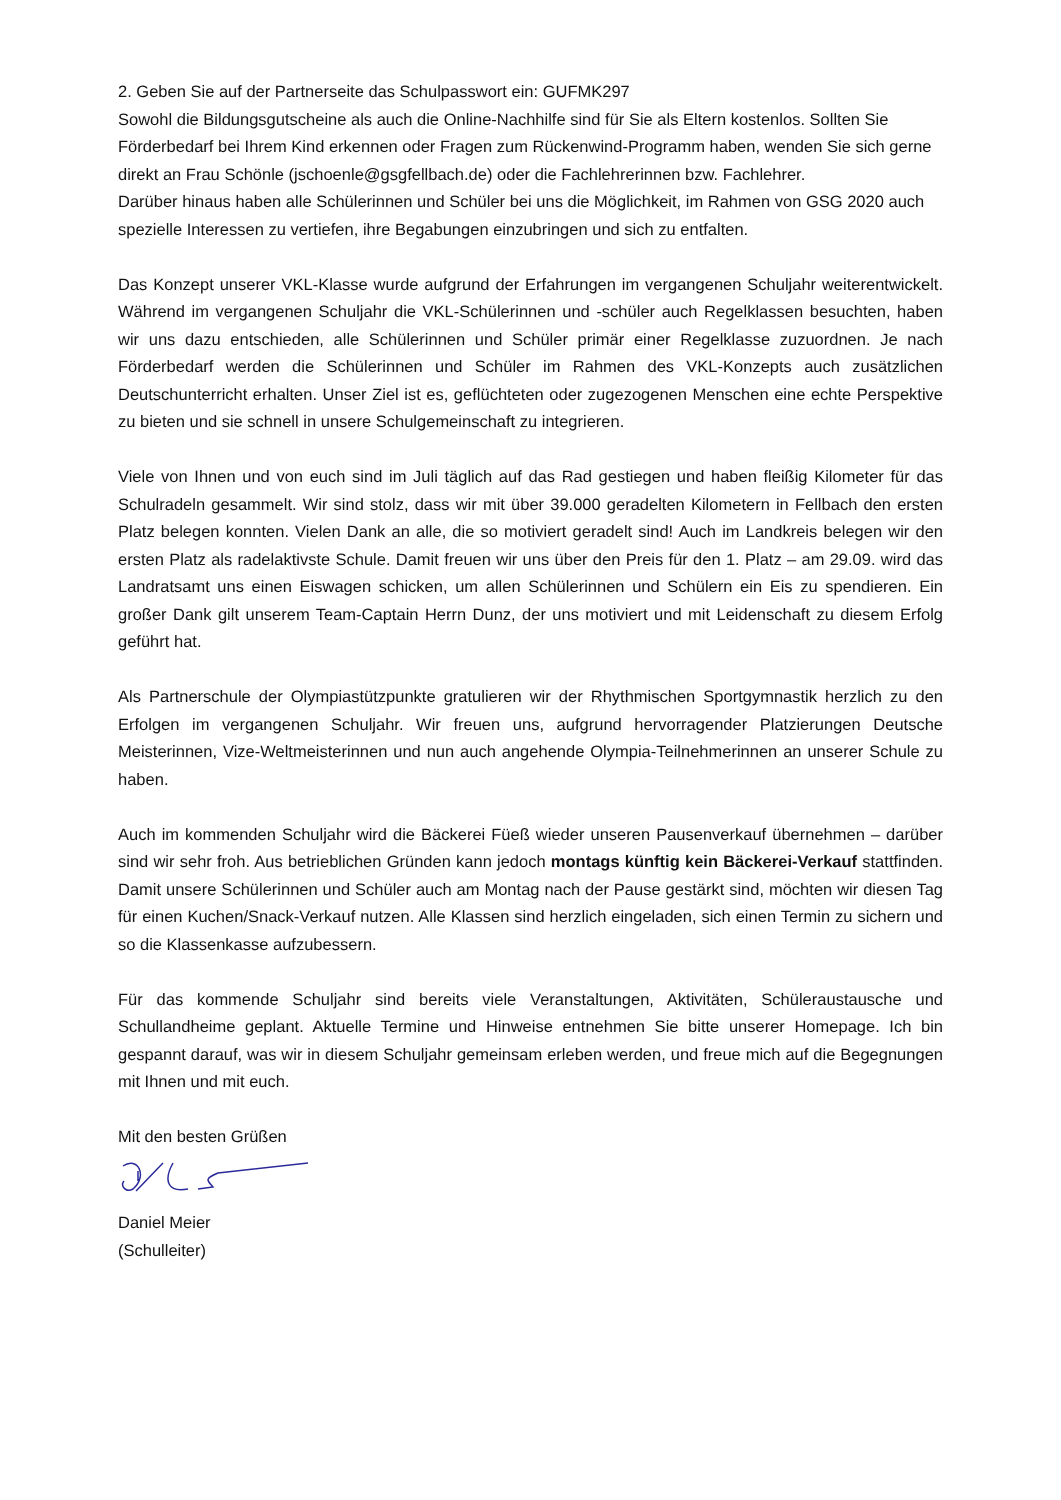2. Geben Sie auf der Partnerseite das Schulpasswort ein: GUFMK297
Sowohl die Bildungsgutscheine als auch die Online-Nachhilfe sind für Sie als Eltern kostenlos. Sollten Sie Förderbedarf bei Ihrem Kind erkennen oder Fragen zum Rückenwind-Programm haben, wenden Sie sich gerne direkt an Frau Schönle (jschoenle@gsgfellbach.de) oder die Fachlehrerinnen bzw. Fachlehrer.
Darüber hinaus haben alle Schülerinnen und Schüler bei uns die Möglichkeit, im Rahmen von GSG 2020 auch spezielle Interessen zu vertiefen, ihre Begabungen einzubringen und sich zu entfalten.
Das Konzept unserer VKL-Klasse wurde aufgrund der Erfahrungen im vergangenen Schuljahr weiterentwickelt. Während im vergangenen Schuljahr die VKL-Schülerinnen und -schüler auch Regelklassen besuchten, haben wir uns dazu entschieden, alle Schülerinnen und Schüler primär einer Regelklasse zuzuordnen. Je nach Förderbedarf werden die Schülerinnen und Schüler im Rahmen des VKL-Konzepts auch zusätzlichen Deutschunterricht erhalten. Unser Ziel ist es, geflüchteten oder zugezogenen Menschen eine echte Perspektive zu bieten und sie schnell in unsere Schulgemeinschaft zu integrieren.
Viele von Ihnen und von euch sind im Juli täglich auf das Rad gestiegen und haben fleißig Kilometer für das Schulradeln gesammelt. Wir sind stolz, dass wir mit über 39.000 geradelten Kilometern in Fellbach den ersten Platz belegen konnten. Vielen Dank an alle, die so motiviert geradelt sind! Auch im Landkreis belegen wir den ersten Platz als radelaktivste Schule. Damit freuen wir uns über den Preis für den 1. Platz – am 29.09. wird das Landratsamt uns einen Eiswagen schicken, um allen Schülerinnen und Schülern ein Eis zu spendieren. Ein großer Dank gilt unserem Team-Captain Herrn Dunz, der uns motiviert und mit Leidenschaft zu diesem Erfolg geführt hat.
Als Partnerschule der Olympiastützpunkte gratulieren wir der Rhythmischen Sportgymnastik herzlich zu den Erfolgen im vergangenen Schuljahr. Wir freuen uns, aufgrund hervorragender Platzierungen Deutsche Meisterinnen, Vize-Weltmeisterinnen und nun auch angehende Olympia-Teilnehmerinnen an unserer Schule zu haben.
Auch im kommenden Schuljahr wird die Bäckerei Füeß wieder unseren Pausenverkauf übernehmen – darüber sind wir sehr froh. Aus betrieblichen Gründen kann jedoch montags künftig kein Bäckerei-Verkauf stattfinden. Damit unsere Schülerinnen und Schüler auch am Montag nach der Pause gestärkt sind, möchten wir diesen Tag für einen Kuchen/Snack-Verkauf nutzen. Alle Klassen sind herzlich eingeladen, sich einen Termin zu sichern und so die Klassenkasse aufzubessern.
Für das kommende Schuljahr sind bereits viele Veranstaltungen, Aktivitäten, Schüleraustausche und Schullandheime geplant. Aktuelle Termine und Hinweise entnehmen Sie bitte unserer Homepage. Ich bin gespannt darauf, was wir in diesem Schuljahr gemeinsam erleben werden, und freue mich auf die Begegnungen mit Ihnen und mit euch.
Mit den besten Grüßen
Daniel Meier
(Schulleiter)